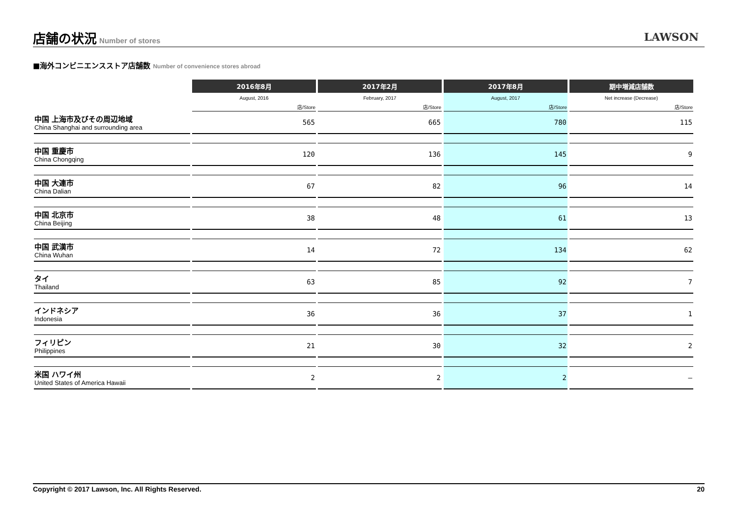店舗の状況
Number of stores
LAWSON
■海外コンビニエンスストア店舗数 Number of convenience stores abroad
| | 2016年8月 | 2017年2月 | 2017年8月 | 期中増減店舗数 |
| --- | --- | --- | --- | --- |
| | August, 2016 | February, 2017 | August, 2017 | Net increase (Decrease) |
| | 店/Store | 店/Store | 店/Store | 店/Store |
| 中国 上海市及びその周辺地域 China Shanghai and surrounding area | 565 | 665 | 780 | 115 |
| 中国 重慶市 China Chongqing | 120 | 136 | 145 | 9 |
| 中国 大連市 China Dalian | 67 | 82 | 96 | 14 |
| 中国 北京市 China Beijing | 38 | 48 | 61 | 13 |
| 中国 武漢市 China Wuhan | 14 | 72 | 134 | 62 |
| タイ Thailand | 63 | 85 | 92 | 7 |
| インドネシア Indonesia | 36 | 36 | 37 | 1 |
| フィリピン Philippines | 21 | 30 | 32 | 2 |
| 米国 ハワイ州 United States of America Hawaii | 2 | 2 | 2 | – |
Copyright © 2017 Lawson, Inc. All Rights Reserved. 20